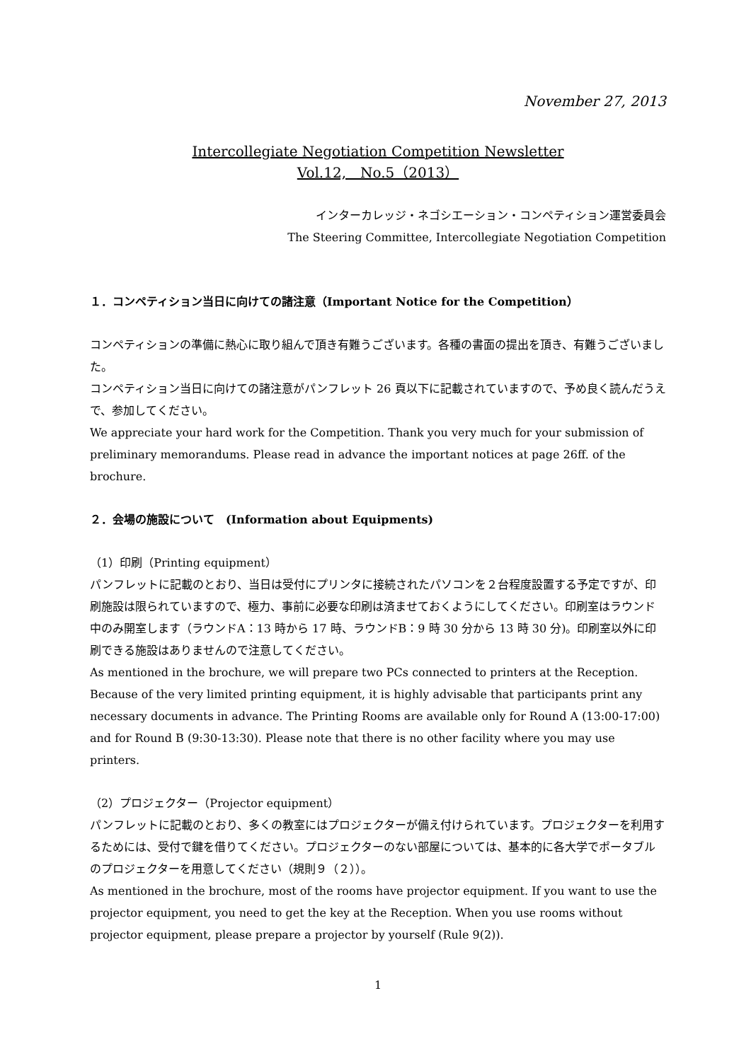November 27, 2013
Intercollegiate Negotiation Competition Newsletter
Vol.12,　No.5（2013）
インターカレッジ・ネゴシエーション・コンペティション運営委員会
The Steering Committee, Intercollegiate Negotiation Competition
１．コンペティション当日に向けての諸注意（Important Notice for the Competition）
コンペティションの準備に熱心に取り組んで頂き有難うございます。各種の書面の提出を頂き、有難うございました。
コンペティション当日に向けての諸注意がパンフレット 26 頁以下に記載されていますので、予め良く読んだうえで、参加してください。
We appreciate your hard work for the Competition. Thank you very much for your submission of preliminary memorandums. Please read in advance the important notices at page 26ff. of the brochure.
２．会場の施設について　(Information about Equipments)
（1）印刷（Printing equipment）
パンフレットに記載のとおり、当日は受付にプリンタに接続されたパソコンを２台程度設置する予定ですが、印刷施設は限られていますので、極力、事前に必要な印刷は済ませておくようにしてください。印刷室はラウンド中のみ開室します（ラウンドA：13 時から 17 時、ラウンドB：9 時 30 分から 13 時 30 分)。印刷室以外に印刷できる施設はありませんので注意してください。
As mentioned in the brochure, we will prepare two PCs connected to printers at the Reception. Because of the very limited printing equipment, it is highly advisable that participants print any necessary documents in advance. The Printing Rooms are available only for Round A (13:00-17:00) and for Round B (9:30-13:30). Please note that there is no other facility where you may use printers.
（2）プロジェクター（Projector equipment）
パンフレットに記載のとおり、多くの教室にはプロジェクターが備え付けられています。プロジェクターを利用するためには、受付で鍵を借りてください。プロジェクターのない部屋については、基本的に各大学でポータブルのプロジェクターを用意してください（規則９（２））。
As mentioned in the brochure, most of the rooms have projector equipment. If you want to use the projector equipment, you need to get the key at the Reception. When you use rooms without projector equipment, please prepare a projector by yourself (Rule 9(2)).
1